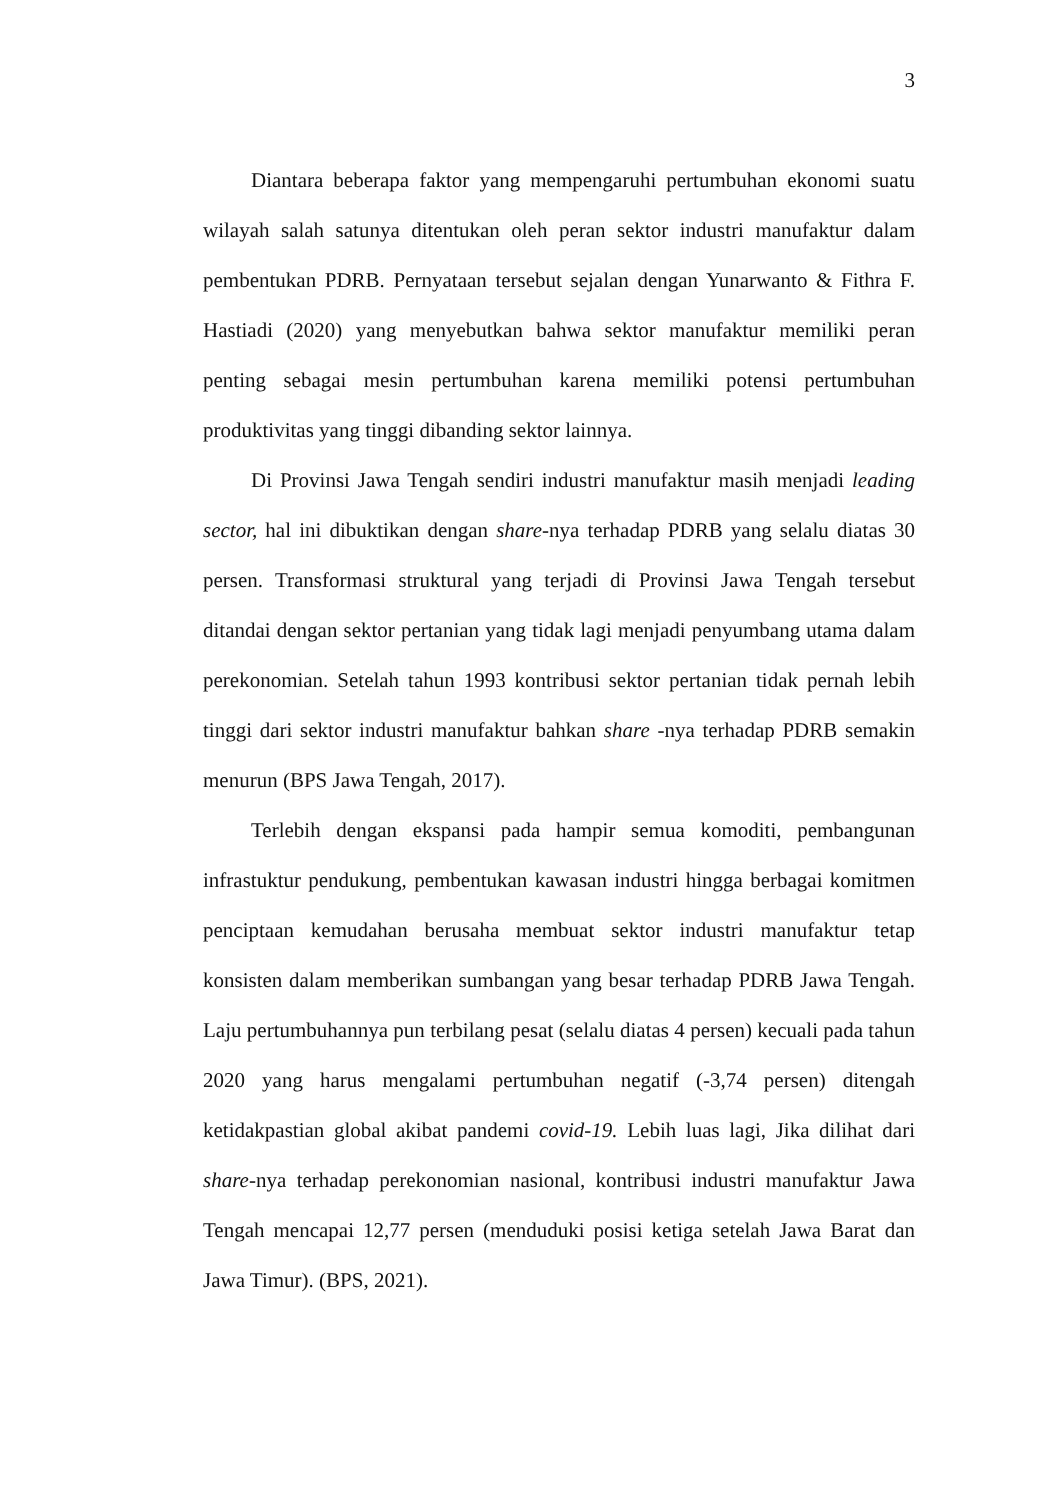3
Diantara beberapa faktor yang mempengaruhi pertumbuhan ekonomi suatu wilayah salah satunya ditentukan oleh peran sektor industri manufaktur dalam pembentukan PDRB. Pernyataan tersebut sejalan dengan Yunarwanto & Fithra F. Hastiadi (2020) yang menyebutkan bahwa sektor manufaktur memiliki peran penting sebagai mesin pertumbuhan karena memiliki potensi pertumbuhan produktivitas yang tinggi dibanding sektor lainnya.
Di Provinsi Jawa Tengah sendiri industri manufaktur masih menjadi leading sector, hal ini dibuktikan dengan share-nya terhadap PDRB yang selalu diatas 30 persen. Transformasi struktural yang terjadi di Provinsi Jawa Tengah tersebut ditandai dengan sektor pertanian yang tidak lagi menjadi penyumbang utama dalam perekonomian. Setelah tahun 1993 kontribusi sektor pertanian tidak pernah lebih tinggi dari sektor industri manufaktur bahkan share -nya terhadap PDRB semakin menurun (BPS Jawa Tengah, 2017).
Terlebih dengan ekspansi pada hampir semua komoditi, pembangunan infrastuktur pendukung, pembentukan kawasan industri hingga berbagai komitmen penciptaan kemudahan berusaha membuat sektor industri manufaktur tetap konsisten dalam memberikan sumbangan yang besar terhadap PDRB Jawa Tengah. Laju pertumbuhannya pun terbilang pesat (selalu diatas 4 persen) kecuali pada tahun 2020 yang harus mengalami pertumbuhan negatif (-3,74 persen) ditengah ketidakpastian global akibat pandemi covid-19. Lebih luas lagi, Jika dilihat dari share-nya terhadap perekonomian nasional, kontribusi industri manufaktur Jawa Tengah mencapai 12,77 persen (menduduki posisi ketiga setelah Jawa Barat dan Jawa Timur). (BPS, 2021).